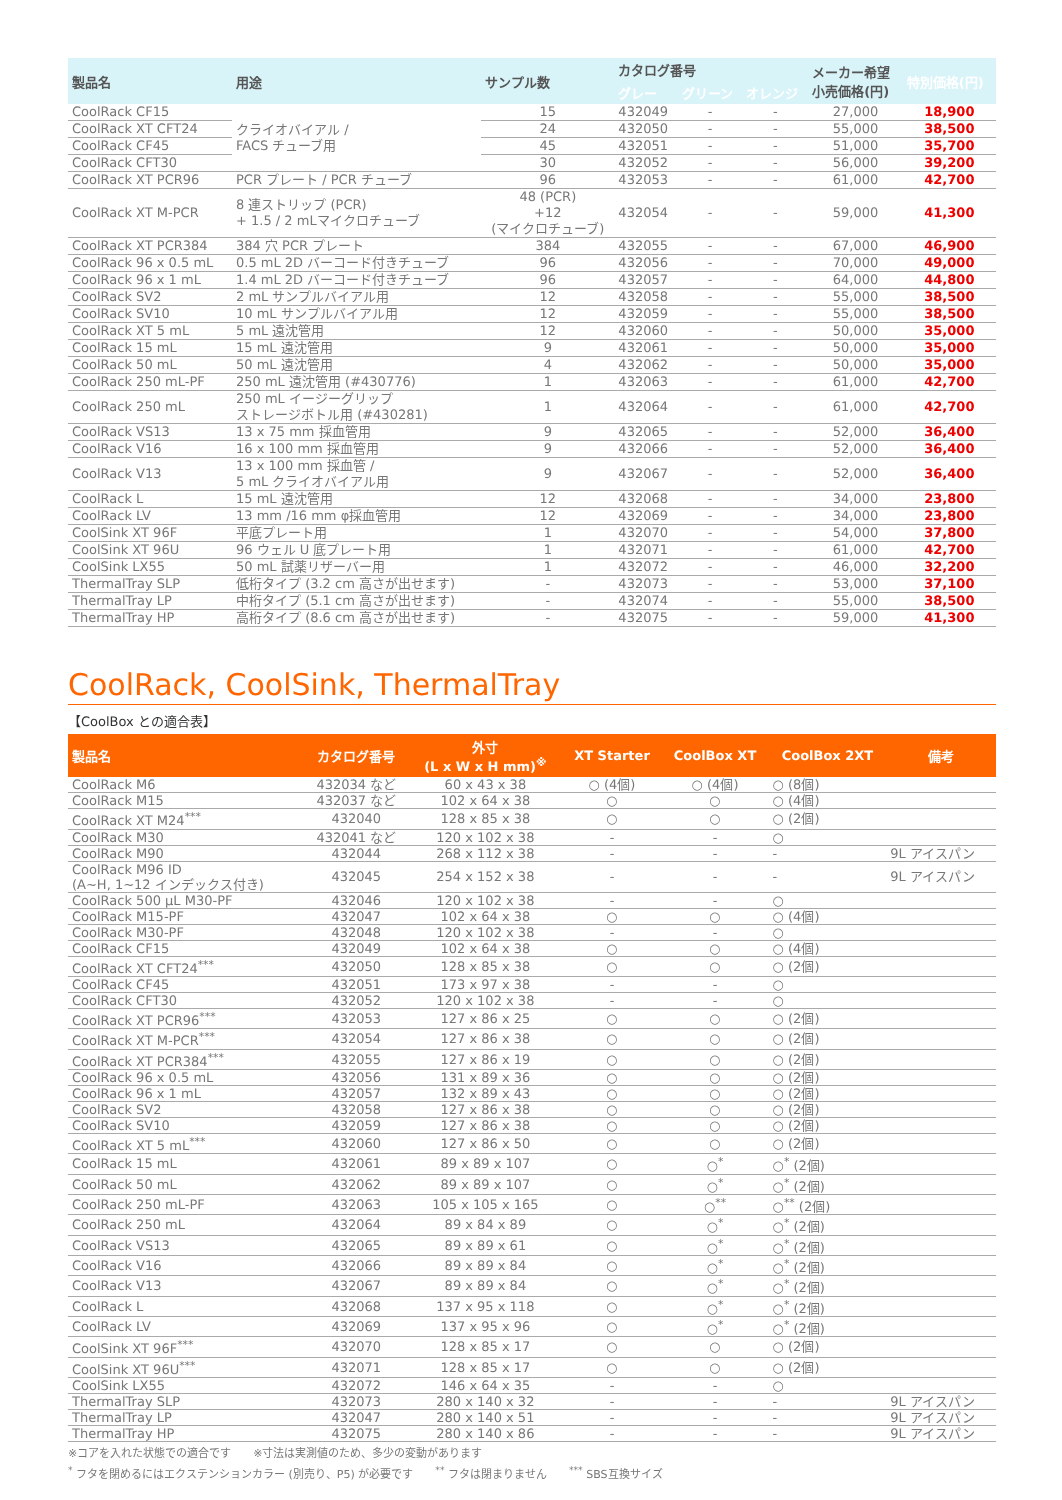| 製品名 | 用途 | サンプル数 | カタログ番号 | | | メーカー希望 小売価格(円) | 特別価格(円) |
| --- | --- | --- | --- | --- | --- | --- | --- |
| | | | グレー | グリーン | オレンジ | | |
| CoolRack CF15 | クライオバイアル / FACS チューブ用 | 15 | 432049 | - | - | 27,000 | 18,900 |
| CoolRack XT CFT24 | | 24 | 432050 | - | - | 55,000 | 38,500 |
| CoolRack CF45 | | 45 | 432051 | - | - | 51,000 | 35,700 |
| CoolRack CFT30 | | 30 | 432052 | - | - | 56,000 | 39,200 |
| CoolRack XT PCR96 | PCR プレート / PCR チューブ | 96 | 432053 | - | - | 61,000 | 42,700 |
| CoolRack XT M-PCR | 8 連ストリップ (PCR) + 1.5 / 2 mLマイクロチューブ | 48 (PCR) +12 (マイクロチューブ) | 432054 | - | - | 59,000 | 41,300 |
| CoolRack XT PCR384 | 384 穴 PCR プレート | 384 | 432055 | - | - | 67,000 | 46,900 |
| CoolRack 96 x 0.5 mL | 0.5 mL 2D バーコード付きチューブ | 96 | 432056 | - | - | 70,000 | 49,000 |
| CoolRack 96 x 1 mL | 1.4 mL 2D バーコード付きチューブ | 96 | 432057 | - | - | 64,000 | 44,800 |
| CoolRack SV2 | 2 mL サンプルバイアル用 | 12 | 432058 | - | - | 55,000 | 38,500 |
| CoolRack SV10 | 10 mL サンプルバイアル用 | 12 | 432059 | - | - | 55,000 | 38,500 |
| CoolRack XT 5 mL | 5 mL 遠沈管用 | 12 | 432060 | - | - | 50,000 | 35,000 |
| CoolRack 15 mL | 15 mL 遠沈管用 | 9 | 432061 | - | - | 50,000 | 35,000 |
| CoolRack 50 mL | 50 mL 遠沈管用 | 4 | 432062 | - | - | 50,000 | 35,000 |
| CoolRack 250 mL-PF | 250 mL 遠沈管用 (#430776) | 1 | 432063 | - | - | 61,000 | 42,700 |
| CoolRack 250 mL | 250 mL イージーグリップ ストレージボトル用 (#430281) | 1 | 432064 | - | - | 61,000 | 42,700 |
| CoolRack VS13 | 13 x 75 mm 採血管用 | 9 | 432065 | - | - | 52,000 | 36,400 |
| CoolRack V16 | 16 x 100 mm 採血管用 | 9 | 432066 | - | - | 52,000 | 36,400 |
| CoolRack V13 | 13 x 100 mm 採血管 / 5 mL クライオバイアル用 | 9 | 432067 | - | - | 52,000 | 36,400 |
| CoolRack L | 15 mL 遠沈管用 | 12 | 432068 | - | - | 34,000 | 23,800 |
| CoolRack LV | 13 mm /16 mm φ採血管用 | 12 | 432069 | - | - | 34,000 | 23,800 |
| CoolSink XT 96F | 平底プレート用 | 1 | 432070 | - | - | 54,000 | 37,800 |
| CoolSink XT 96U | 96 ウェル U 底プレート用 | 1 | 432071 | - | - | 61,000 | 42,700 |
| CoolSink LX55 | 50 mL 試薬リザーバー用 | 1 | 432072 | - | - | 46,000 | 32,200 |
| ThermalTray SLP | 低桁タイプ (3.2 cm 高さが出せます) | - | 432073 | - | - | 53,000 | 37,100 |
| ThermalTray LP | 中桁タイプ (5.1 cm 高さが出せます) | - | 432074 | - | - | 55,000 | 38,500 |
| ThermalTray HP | 高桁タイプ (8.6 cm 高さが出せます) | - | 432075 | - | - | 59,000 | 41,300 |
CoolRack, CoolSink, ThermalTray
【CoolBox との適合表】
| 製品名 | カタログ番号 | 外寸 (L x W x H mm)<sup>※</sup> | XT Starter | CoolBox XT | CoolBox 2XT | 備考 |
| --- | --- | --- | --- | --- | --- | --- |
| CoolRack M6 | 432034 など | 60 x 43 x 38 | ○ (4個) | ○ (4個) | ○ (8個) | |
| CoolRack M15 | 432037 など | 102 x 64 x 38 | ○ | ○ | ○ (4個) | |
| CoolRack XT M24<sup>***</sup> | 432040 | 128 x 85 x 38 | ○ | ○ | ○ (2個) | |
| CoolRack M30 | 432041 など | 120 x 102 x 38 | - | - | ○ | |
| CoolRack M90 | 432044 | 268 x 112 x 38 | - | - | - | 9L アイスパン |
| CoolRack M96 ID (A~H, 1~12 インデックス付き) | 432045 | 254 x 152 x 38 | - | - | - | 9L アイスパン |
| CoolRack 500 μL M30-PF | 432046 | 120 x 102 x 38 | - | - | ○ | |
| CoolRack M15-PF | 432047 | 102 x 64 x 38 | ○ | ○ | ○ (4個) | |
| CoolRack M30-PF | 432048 | 120 x 102 x 38 | - | - | ○ | |
| CoolRack CF15 | 432049 | 102 x 64 x 38 | ○ | ○ | ○ (4個) | |
| CoolRack XT CFT24<sup>***</sup> | 432050 | 128 x 85 x 38 | ○ | ○ | ○ (2個) | |
| CoolRack CF45 | 432051 | 173 x 97 x 38 | - | - | ○ | |
| CoolRack CFT30 | 432052 | 120 x 102 x 38 | - | - | ○ | |
| CoolRack XT PCR96<sup>***</sup> | 432053 | 127 x 86 x 25 | ○ | ○ | ○ (2個) | |
| CoolRack XT M-PCR<sup>***</sup> | 432054 | 127 x 86 x 38 | ○ | ○ | ○ (2個) | |
| CoolRack XT PCR384<sup>***</sup> | 432055 | 127 x 86 x 19 | ○ | ○ | ○ (2個) | |
| CoolRack 96 x 0.5 mL | 432056 | 131 x 89 x 36 | ○ | ○ | ○ (2個) | |
| CoolRack 96 x 1 mL | 432057 | 132 x 89 x 43 | ○ | ○ | ○ (2個) | |
| CoolRack SV2 | 432058 | 127 x 86 x 38 | ○ | ○ | ○ (2個) | |
| CoolRack SV10 | 432059 | 127 x 86 x 38 | ○ | ○ | ○ (2個) | |
| CoolRack XT 5 mL<sup>***</sup> | 432060 | 127 x 86 x 50 | ○ | ○ | ○ (2個) | |
| CoolRack 15 mL | 432061 | 89 x 89 x 107 | ○ | ○<sup>*</sup> | ○<sup>*</sup> (2個) | |
| CoolRack 50 mL | 432062 | 89 x 89 x 107 | ○ | ○<sup>*</sup> | ○<sup>*</sup> (2個) | |
| CoolRack 250 mL-PF | 432063 | 105 x 105 x 165 | ○ | ○<sup>**</sup> | ○<sup>**</sup> (2個) | |
| CoolRack 250 mL | 432064 | 89 x 84 x 89 | ○ | ○<sup>*</sup> | ○<sup>*</sup> (2個) | |
| CoolRack VS13 | 432065 | 89 x 89 x 61 | ○ | ○<sup>*</sup> | ○<sup>*</sup> (2個) | |
| CoolRack V16 | 432066 | 89 x 89 x 84 | ○ | ○<sup>*</sup> | ○<sup>*</sup> (2個) | |
| CoolRack V13 | 432067 | 89 x 89 x 84 | ○ | ○<sup>*</sup> | ○<sup>*</sup> (2個) | |
| CoolRack L | 432068 | 137 x 95 x 118 | ○ | ○<sup>*</sup> | ○<sup>*</sup> (2個) | |
| CoolRack LV | 432069 | 137 x 95 x 96 | ○ | ○<sup>*</sup> | ○<sup>*</sup> (2個) | |
| CoolSink XT 96F<sup>***</sup> | 432070 | 128 x 85 x 17 | ○ | ○ | ○ (2個) | |
| CoolSink XT 96U<sup>***</sup> | 432071 | 128 x 85 x 17 | ○ | ○ | ○ (2個) | |
| CoolSink LX55 | 432072 | 146 x 64 x 35 | - | - | ○ | |
| ThermalTray SLP | 432073 | 280 x 140 x 32 | - | - | - | 9L アイスパン |
| ThermalTray LP | 432047 | 280 x 140 x 51 | - | - | - | 9L アイスパン |
| ThermalTray HP | 432075 | 280 x 140 x 86 | - | - | - | 9L アイスパン |
※コアを入れた状態での適合です　　※寸法は実測値のため、多少の変動があります
<sup>*</sup> フタを閉めるにはエクステンションカラー (別売り、P5) が必要です　　<sup>**</sup> フタは閉まりません　　<sup>***</sup> SBS互換サイズ